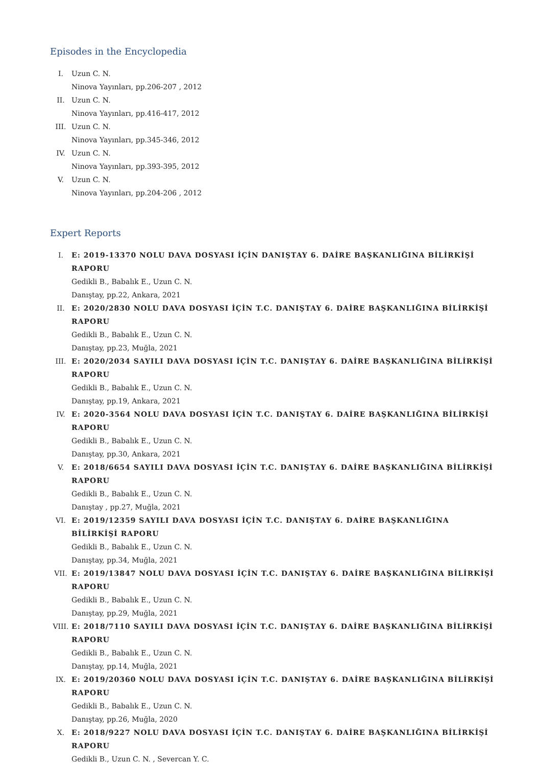Episodes in the Encyclopedia
I. Uzun C. N.
Ninova Yayınları, pp.206-207 , 2012
II. Uzun C. N.
Ninova Yayınları, pp.416-417, 2012
III. Uzun C. N.
Ninova Yayınları, pp.345-346, 2012
IV. Uzun C. N.
Ninova Yayınları, pp.393-395, 2012
V. Uzun C. N.
Ninova Yayınları, pp.204-206 , 2012
Expert Reports
I. E: 2019-13370 NOLU DAVA DOSYASI İÇİN DANIŞTAY 6. DAİRE BAŞKANLIĞINA BİLİRKİŞİ RAPORU
Gedikli B., Babalık E., Uzun C. N.
Danıştay, pp.22, Ankara, 2021
II. E: 2020/2830 NOLU DAVA DOSYASI İÇİN T.C. DANIŞTAY 6. DAİRE BAŞKANLIĞINA BİLİRKİŞİ RAPORU
Gedikli B., Babalık E., Uzun C. N.
Danıştay, pp.23, Muğla, 2021
III. E: 2020/2034 SAYILI DAVA DOSYASI İÇİN T.C. DANIŞTAY 6. DAİRE BAŞKANLIĞINA BİLİRKİŞİ RAPORU
Gedikli B., Babalık E., Uzun C. N.
Danıştay, pp.19, Ankara, 2021
IV. E: 2020-3564 NOLU DAVA DOSYASI İÇİN T.C. DANIŞTAY 6. DAİRE BAŞKANLIĞINA BİLİRKİŞİ RAPORU
Gedikli B., Babalık E., Uzun C. N.
Danıştay, pp.30, Ankara, 2021
V. E: 2018/6654 SAYILI DAVA DOSYASI İÇİN T.C. DANIŞTAY 6. DAİRE BAŞKANLIĞINA BİLİRKİŞİ RAPORU
Gedikli B., Babalık E., Uzun C. N.
Danıştay , pp.27, Muğla, 2021
VI. E: 2019/12359 SAYILI DAVA DOSYASI İÇİN T.C. DANIŞTAY 6. DAİRE BAŞKANLIĞINA BİLİRKİŞİ RAPORU
Gedikli B., Babalık E., Uzun C. N.
Danıştay, pp.34, Muğla, 2021
VII. E: 2019/13847 NOLU DAVA DOSYASI İÇİN T.C. DANIŞTAY 6. DAİRE BAŞKANLIĞINA BİLİRKİŞİ RAPORU
Gedikli B., Babalık E., Uzun C. N.
Danıştay, pp.29, Muğla, 2021
VIII. E: 2018/7110 SAYILI DAVA DOSYASI İÇİN T.C. DANIŞTAY 6. DAİRE BAŞKANLIĞINA BİLİRKİŞİ RAPORU
Gedikli B., Babalık E., Uzun C. N.
Danıştay, pp.14, Muğla, 2021
IX. E: 2019/20360 NOLU DAVA DOSYASI İÇİN T.C. DANIŞTAY 6. DAİRE BAŞKANLIĞINA BİLİRKİŞİ RAPORU
Gedikli B., Babalık E., Uzun C. N.
Danıştay, pp.26, Muğla, 2020
X. E: 2018/9227 NOLU DAVA DOSYASI İÇİN T.C. DANIŞTAY 6. DAİRE BAŞKANLIĞINA BİLİRKİŞİ RAPORU
Gedikli B., Uzun C. N. , Severcan Y. C.